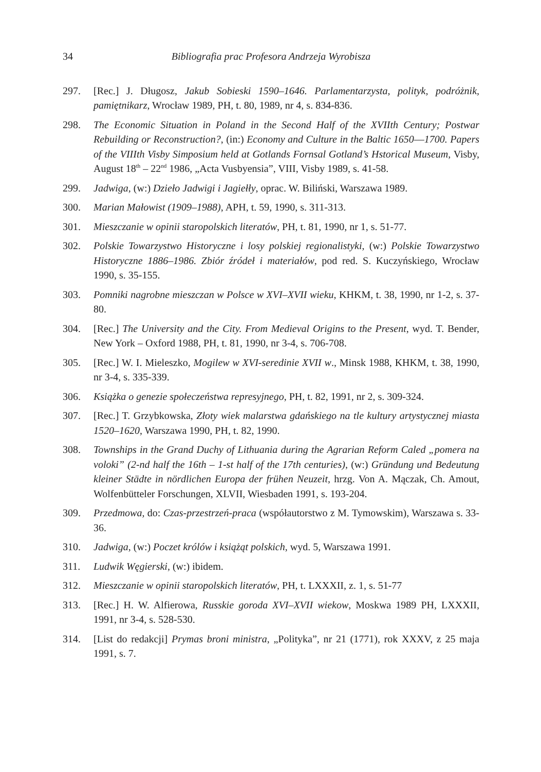34 Bibliografia prac Profesora Andrzeja Wyrobisza
297. [Rec.] J. Długosz, Jakub Sobieski 1590–1646. Parlamentarzysta, polityk, podróżnik, pamiętnikarz, Wrocław 1989, PH, t. 80, 1989, nr 4, s. 834-836.
298. The Economic Situation in Poland in the Second Half of the XVIIth Century; Postwar Rebuilding or Reconstruction?, (in:) Economy and Culture in the Baltic 1650––1700. Papers of the VIIIth Visby Simposium held at Gotlands Fornsal Gotland’s Hstorical Museum, Visby, August 18<sup>th</sup> – 22<sup>nd</sup> 1986, „Acta Vusbyensia”, VIII, Visby 1989, s. 41-58.
299. Jadwiga, (w:) Dzieło Jadwigi i Jagiełły, oprac. W. Biliński, Warszawa 1989.
300. Marian Małowist (1909–1988), APH, t. 59, 1990, s. 311-313.
301. Mieszczanie w opinii staropolskich literatów, PH, t. 81, 1990, nr 1, s. 51-77.
302. Polskie Towarzystwo Historyczne i losy polskiej regionalistyki, (w:) Polskie Towarzystwo Historyczne 1886–1986. Zbiór źródeł i materiałów, pod red. S. Kuczyńskiego, Wrocław 1990, s. 35-155.
303. Pomniki nagrobne mieszczan w Polsce w XVI–XVII wieku, KHKM, t. 38, 1990, nr 1-2, s. 37-80.
304. [Rec.] The University and the City. From Medieval Origins to the Present, wyd. T. Bender, New York – Oxford 1988, PH, t. 81, 1990, nr 3-4, s. 706-708.
305. [Rec.] W. I. Mieleszko, Mogilew w XVI-seredinie XVII w., Minsk 1988, KHKM, t. 38, 1990, nr 3-4, s. 335-339.
306. Książka o genezie społeczeństwa represyjnego, PH, t. 82, 1991, nr 2, s. 309-324.
307. [Rec.] T. Grzybkowska, Złoty wiek malarstwa gdańskiego na tle kultury artystycznej miasta 1520–1620, Warszawa 1990, PH, t. 82, 1990.
308. Townships in the Grand Duchy of Lithuania during the Agrarian Reform Caled „pomera na voloki” (2-nd half the 16th – 1-st half of the 17th centuries), (w:) Gründung und Bedeutung kleiner Städte in nördlichen Europa der frühen Neuzeit, hrzg. Von A. Mączak, Ch. Amout, Wolfenbütteler Forschungen, XLVII, Wiesbaden 1991, s. 193-204.
309. Przedmowa, do: Czas-przestrzeń-praca (współautorstwo z M. Tymowskim), Warszawa s. 33-36.
310. Jadwiga, (w:) Poczet królów i książąt polskich, wyd. 5, Warszawa 1991.
311. Ludwik Węgierski, (w:) ibidem.
312. Mieszczanie w opinii staropolskich literatów, PH, t. LXXXII, z. 1, s. 51-77
313. [Rec.] H. W. Alfierowa, Russkie goroda XVI–XVII wiekow, Moskwa 1989 PH, LXXXII, 1991, nr 3-4, s. 528-530.
314. [List do redakcji] Prymas broni ministra, „Polityka”, nr 21 (1771), rok XXXV, z 25 maja 1991, s. 7.